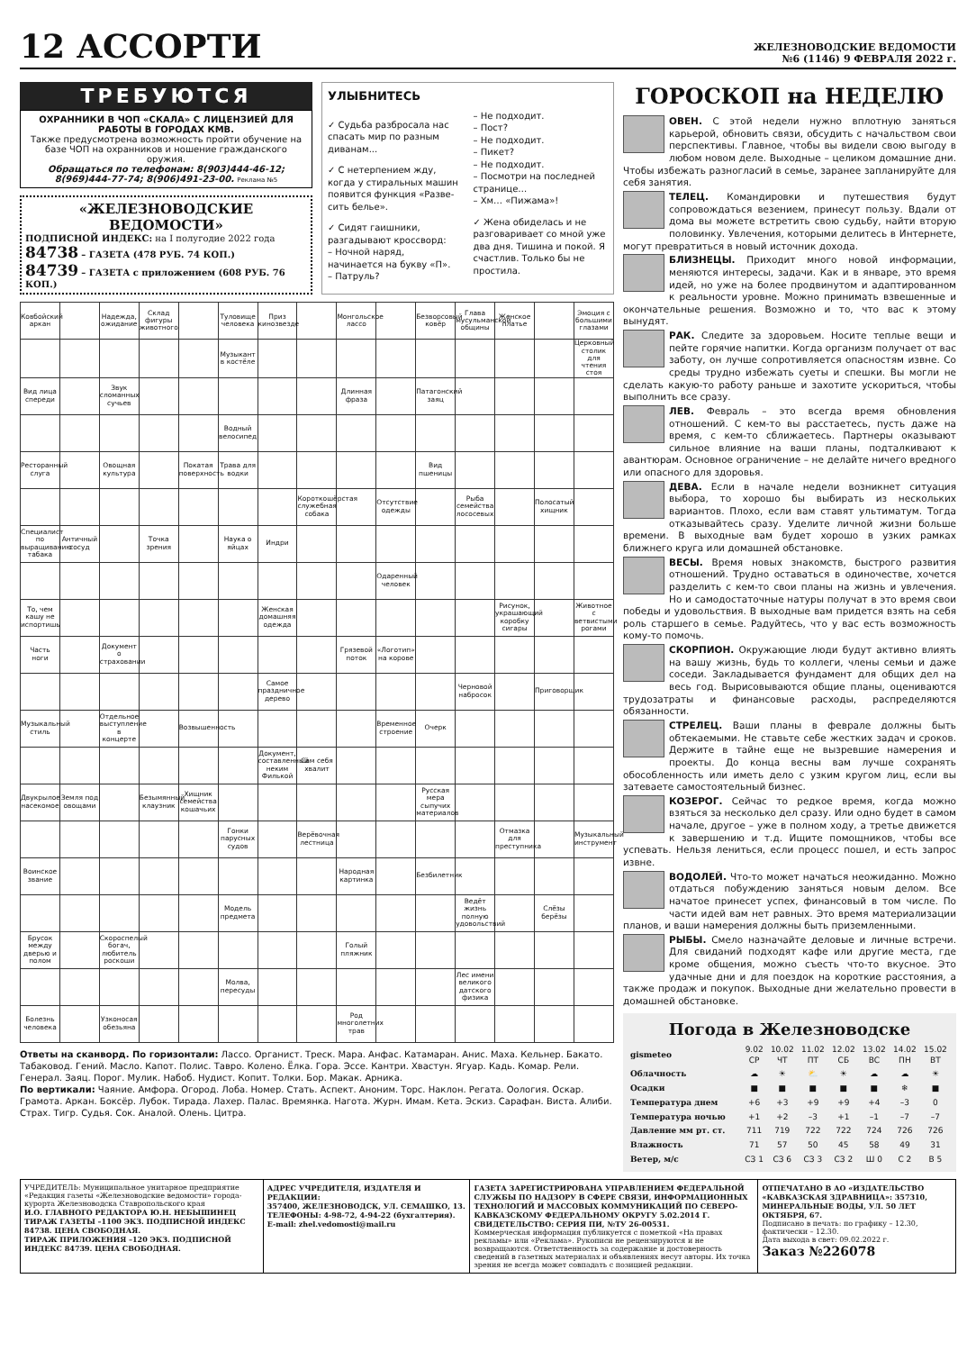12 АССОРТИ
ЖЕЛЕЗНОВОДСКИЕ ВЕДОМОСТИ
№6 (1146) 9 ФЕВРАЛЯ 2022 г.
ТРЕБУЮТСЯ
ОХРАННИКИ В ЧОП «СКАЛА» С ЛИЦЕНЗИЕЙ ДЛЯ РАБОТЫ В ГОРОДАХ КМВ.
Также предусмотрена возможность пройти обучение на базе ЧОП на охранников и ношение гражданского оружия.
Обращаться по телефонам: 8(903)444-46-12; 8(969)444-77-74; 8(906)491-23-00. Реклама №5
«ЖЕЛЕЗНОВОДСКИЕ ВЕДОМОСТИ»
ПОДПИСНОЙ ИНДЕКС: на I полугодие 2022 года
84738 – ГАЗЕТА (478 РУБ. 74 КОП.)
84739 – ГАЗЕТА с приложением (608 РУБ. 76 КОП.)
УЛЫБНИТЕСЬ
✓ Судьба разбросала нас спасать мир по разным диванам...
✓ С нетерпением жду, когда у стиральных машин появится функция «Разве­сить белье».
✓ Сидят гаишники, разгадывают кроссворд:
– Ночной наряд, начинается на букву «П».
– Патруль?
– Не подходит.
– Пост?
– Не подходит.
– Пикет?
– Не подходит.
– Посмотри на последней странице…
– Хм… «Пижама»!
✓ Жена обиделась и не разговаривает со мной уже два дня. Тишина и покой. Я счастлив. Только бы не простила.
| Ковбойский аркан | | Надежда, ожидание | Склад фигуры животного | | Туловище человека | Приз кинозвезде | | Монгольское лассо | | Безворсовый ковёр | Глава мусульманской общины | Женское платье | | Эмоция с большими глазами |
| | | | | | Музыкант в костёле | | | | | | | | | Церковный столик для чтения стоя |
| Вид лица спереди | | Звук сломанных сучьев | | | | | | Длинная фраза | | Патагонский заяц | | | | |
| | | | | | Водный велосипед | | | | | | | | | |
| Ресторанный слуга | | Овощная культура | | Покатая поверхность | Трава для водки | | | | | Вид пшеницы | | | | |
| | | | | | | | Короткошёрстая служебная собака | | Отсутствие одежды | | Рыба семейства лососевых | | Полосатый хищник | |
| Специалист по выращиванию табака | Античный сосуд | | Точка зрения | | Наука о яйцах | Индри | | | | | | | | |
| | | | | | | | | | Одаренный человек | | | | | |
| То, чем кашу не испортишь | | | | | | Женская домашняя одежда | | | | | | Рисунок, украшающий коробку сигары | | Животное с ветвистыми рогами |
| Часть ноги | | Документ о страховании | | | | | | Грязевой поток | «Логотип» на корове | | | | | |
| | | | | | | Самое праздничное дерево | | | | | Черновой набросок | | Приговорщик | |
| Музыкальный стиль | | Отдельное выступление в концерте | | Возвышенность | | | | | Временное строение | Очерк | | | | |
| | | | | | | Документ, составленный неким Филькой | Сам себя хвалит | | | | | | | |
| Двукрылое насекомое | Земля под овощами | | Безымянный клаузник | Хищник семейства кошачьих | | | | | | Русская мера сыпучих материалов | | | | |
| | | | | | Гонки парусных судов | | Верёвочная лестница | | | | | Отмазка для преступника | | Музыкальный инструмент |
| Воинское звание | | | | | | | | Народная картинка | | Безбилетник | | | | |
| | | | | | Модель предмета | | | | | | Ведёт жизнь полную удовольствий | | Слёзы берёзы | |
| Брусок между дверью и полом | | Скороспелый богач, любитель роскоши | | | | | | Голый пляжник | | | | | | |
| | | | | | Молва, пересуды | | | | | | Лес имени великого датского физика | | | |
| Болезнь человека | | Узконосая обезьяна | | | | | | Род многолетних трав | | | | | | |
Ответы на сканворд. По горизонтали: Лассо. Органист. Треск. Мара. Анфас. Катамаран. Анис. Маха. Кельнер. Бакато. Табаковод. Гений. Масло. Капот. Полис. Тавро. Колено. Ёлка. Гора. Эссе. Кантри. Хвастун. Ягуар. Кадь. Комар. Рели. Генерал. Заяц. Порог. Мулик. Набоб. Нудист. Копит. Толки. Бор. Макак. Арника.
По вертикали: Чаяние. Амфора. Огород. Лоба. Номер. Стать. Аспект. Аноним. Торс. Наклон. Регата. Оология. Оскар. Грамота. Аркан. Боксёр. Лубок. Тирада. Лахер. Палас. Времянка. Нагота. Журн. Имам. Кета. Эскиз. Сарафан. Виста. Алиби. Страх. Тигр. Судья. Сок. Аналой. Олень. Цитра.
ГОРОСКОП на НЕДЕЛЮ
ОВЕН. С этой недели нужно вплотную заняться карьерой, обновить связи, обсудить с начальством свои перспективы. Главное, чтобы вы видели свою выгоду в любом новом деле. Выходные – целиком домашние дни. Чтобы избежать разногласий в семье, заранее запланируйте для себя занятия.
ТЕЛЕЦ. Командировки и путешествия будут сопровождаться везением, принесут пользу. Вдали от дома вы можете встретить свою судьбу, найти вторую половинку. Увлечения, которыми делитесь в Интернете, могут превратиться в новый источник дохода.
БЛИЗНЕЦЫ. Приходит много новой информации, меняются интересы, задачи. Как и в январе, это время идей, но уже на более продвинутом и адаптированном к реальности уровне. Можно принимать взвешенные и окончательные решения. Возможно и то, что вас к этому вынудят.
РАК. Следите за здоровьем. Носите теплые вещи и пейте горячие напитки. Когда организм получает от вас заботу, он лучше сопротивляется опасностям извне. Со среды трудно избежать суеты и спешки. Вы могли не сделать какую-то работу раньше и захотите ускориться, чтобы выполнить все сразу.
ЛЕВ. Февраль – это всегда время обновления отношений. С кем-то вы расстаетесь, пусть даже на время, с кем-то сближаетесь. Партнеры оказывают сильное влияние на ваши планы, подталкивают к авантюрам. Основное ограничение – не делайте ничего вредного или опасного для здоровья.
ДЕВА. Если в начале недели возникнет ситуация выбора, то хорошо бы выбирать из нескольких вариантов. Плохо, если вам ставят ультиматум. Тогда отказывайтесь сразу. Уделите личной жизни больше времени. В выходные вам будет хорошо в узких рамках ближнего круга или домашней обстановке.
ВЕСЫ. Время новых знакомств, быстрого развития отношений. Трудно оставаться в одиночестве, хочется разделить с кем-то свои планы на жизнь и увлечения. Но и самодостаточные натуры получат в это время свои победы и удовольствия. В выходные вам придется взять на себя роль старшего в семье. Радуйтесь, что у вас есть возможность кому-то помочь.
СКОРПИОН. Окружающие люди будут активно влиять на вашу жизнь, будь то коллеги, члены семьи и даже соседи. Закладывается фундамент для общих дел на весь год. Вырисовываются общие планы, оцениваются трудозатраты и финансовые расходы, распределяются обязанности.
СТРЕЛЕЦ. Ваши планы в феврале должны быть обтекаемыми. Не ставьте себе жестких задач и сроков. Держите в тайне еще не вызревшие намерения и проекты. До конца весны вам лучше сохранять обособленность или иметь дело с узким кругом лиц, если вы затеваете самостоятельный бизнес.
КОЗЕРОГ. Сейчас то редкое время, когда можно взяться за несколько дел сразу. Или одно будет в самом начале, другое – уже в полном ходу, а третье движется к завершению и т.д. Ищите помощников, чтобы все успевать. Нельзя лениться, если процесс пошел, и есть запрос извне.
ВОДОЛЕЙ. Что-то может начаться неожиданно. Можно отдаться побуждению заняться новым делом. Все начатое принесет успех, финансовый в том числе. По части идей вам нет равных. Это время материализации планов, и ваши намерения должны быть приземленными.
РЫБЫ. Смело назначайте деловые и личные встречи. Для свиданий подходят кафе или другие места, где кроме общения, можно съесть что-то вкусное. Это удачные дни и для поездок на короткие расстояния, а также продаж и покупок. Выходные дни желательно провести в домашней обстановке.
Погода в Железноводске
| gismeteo | 9.02 СР | 10.02 ЧТ | 11.02 ПТ | 12.02 СБ | 13.02 ВС | 14.02 ПН | 15.02 ВТ |
| Облачность | ☁ | ☀ | ⛅ | ☀ | ☁ | ☁ | ☀ |
| Осадки | ■ | ■ | ■ | ■ | ■ | ❄ | ■ |
| Температура днем | +6 | +3 | +9 | +9 | +4 | –3 | 0 |
| Температура ночью | +1 | +2 | –3 | +1 | –1 | –7 | –7 |
| Давление мм рт. ст. | 711 | 719 | 722 | 722 | 724 | 726 | 726 |
| Влажность | 71 | 57 | 50 | 45 | 58 | 49 | 31 |
| Ветер, м/с | СЗ 1 | СЗ 6 | СЗ 3 | СЗ 2 | Ш 0 | С 2 | В 5 |
УЧРЕДИТЕЛЬ: Муниципальное унитарное предприятие «Редакция газеты «Железноводские ведомости» города-курорта Железноводска Ставропольского края
И.О. ГЛАВНОГО РЕДАКТОРА Ю.Н. НЕБЫШИНЕЦ
ТИРАЖ ГАЗЕТЫ –1100 ЭКЗ. ПОДПИСНОЙ ИНДЕКС 84738. ЦЕНА СВОБОДНАЯ.
ТИРАЖ ПРИЛОЖЕНИЯ –120 ЭКЗ. ПОДПИСНОЙ ИНДЕКС 84739. ЦЕНА СВОБОДНАЯ.
АДРЕС УЧРЕДИТЕЛЯ, ИЗДАТЕЛЯ И РЕДАКЦИИ:
357400, ЖЕЛЕЗНОВОДСК, УЛ. СЕМАШКО, 13.
ТЕЛЕФОНЫ: 4-98-72, 4-94-22 (бухгалтерия).
E-mail: zhel.vedomosti@mail.ru
ГАЗЕТА ЗАРЕГИСТРИРОВАНА УПРАВЛЕНИЕМ ФЕДЕРАЛЬНОЙ СЛУЖБЫ ПО НАДЗОРУ В СФЕРЕ СВЯЗИ, ИНФОРМАЦИОННЫХ ТЕХНОЛОГИЙ И МАССОВЫХ КОММУНИКАЦИЙ ПО СЕВЕРО-КАВКАЗСКОМУ ФЕДЕРАЛЬНОМУ ОКРУГУ 5.02.2014 Г. СВИДЕТЕЛЬСТВО: СЕРИЯ ПИ, №ТУ 26-00531.
Коммерческая информация публикуется с пометкой «На правах рекламы» или «Реклама». Рукописи не рецензируются и не возвращаются. Ответственность за содержание и достоверность сведений в газетных материалах и объявлениях несут авторы. Их точка зрения не всегда может совпадать с позицией редакции.
ОТПЕЧАТАНО В АО «ИЗДАТЕЛЬСТВО «КАВКАЗСКАЯ ЗДРАВНИЦА»: 357310, МИНЕРАЛЬНЫЕ ВОДЫ, УЛ. 50 ЛЕТ ОКТЯБРЯ, 67.
Подписано в печать: по графику – 12.30, фактически – 12.30.
Дата выхода в свет: 09.02.2022 г.
Заказ №226078